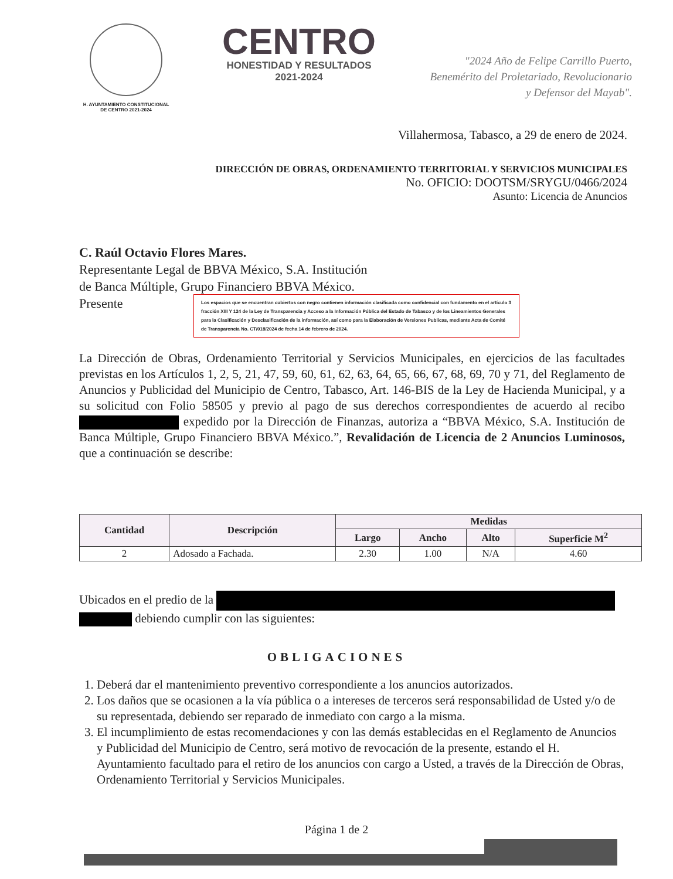H. AYUNTAMIENTO CONSTITUCIONAL
DE CENTRO 2021-2024
CENTRO
HONESTIDAD Y RESULTADOS
2021-2024
"2024 Año de Felipe Carrillo Puerto,
Benemérito del Proletariado, Revolucionario
y Defensor del Mayab".
Villahermosa, Tabasco, a 29 de enero de 2024.
DIRECCIÓN DE OBRAS, ORDENAMIENTO TERRITORIAL Y SERVICIOS MUNICIPALES
No. OFICIO: DOOTSM/SRYGU/0466/2024
Asunto: Licencia de Anuncios
C. Raúl Octavio Flores Mares.
Representante Legal de BBVA México, S.A. Institución
de Banca Múltiple, Grupo Financiero BBVA México.
Presente
Los espacios que se encuentran cubiertos con negro contienen información clasificada como confidencial con fundamento en el artículo 3 fracción XIII Y 124 de la Ley de Transparencia y Acceso a la Información Pública del Estado de Tabasco y de los Lineamientos Generales para la Clasificación y Desclasificación de la información, así como para la Elaboración de Versiones Publicas, mediante Acta de Comité de Transparencia No. CT/018/2024 de fecha 14 de febrero de 2024.
La Dirección de Obras, Ordenamiento Territorial y Servicios Municipales, en ejercicios de las facultades previstas en los Artículos 1, 2, 5, 21, 47, 59, 60, 61, 62, 63, 64, 65, 66, 67, 68, 69, 70 y 71, del Reglamento de Anuncios y Publicidad del Municipio de Centro, Tabasco, Art. 146-BIS de la Ley de Hacienda Municipal, y a su solicitud con Folio 58505 y previo al pago de sus derechos correspondientes de acuerdo al recibo expedido por la Dirección de Finanzas, autoriza a “BBVA México, S.A. Institución de Banca Múltiple, Grupo Financiero BBVA México.”, Revalidación de Licencia de 2 Anuncios Luminosos, que a continuación se describe:
| Cantidad | Descripción | Medidas | | | |
| --- | --- | --- | --- | --- | --- |
| | | Largo | Ancho | Alto | Superficie M<sup>2</sup> |
| 2 | Adosado a Fachada. | 2.30 | 1.00 | N/A | 4.60 |
Ubicados en el predio de la
debiendo cumplir con las siguientes:
OBLIGACIONES
1. Deberá dar el mantenimiento preventivo correspondiente a los anuncios autorizados.
2. Los daños que se ocasionen a la vía pública o a intereses de terceros será responsabilidad de Usted y/o de su representada, debiendo ser reparado de inmediato con cargo a la misma.
3. El incumplimiento de estas recomendaciones y con las demás establecidas en el Reglamento de Anuncios y Publicidad del Municipio de Centro, será motivo de revocación de la presente, estando el H. Ayuntamiento facultado para el retiro de los anuncios con cargo a Usted, a través de la Dirección de Obras, Ordenamiento Territorial y Servicios Municipales.
Página 1 de 2